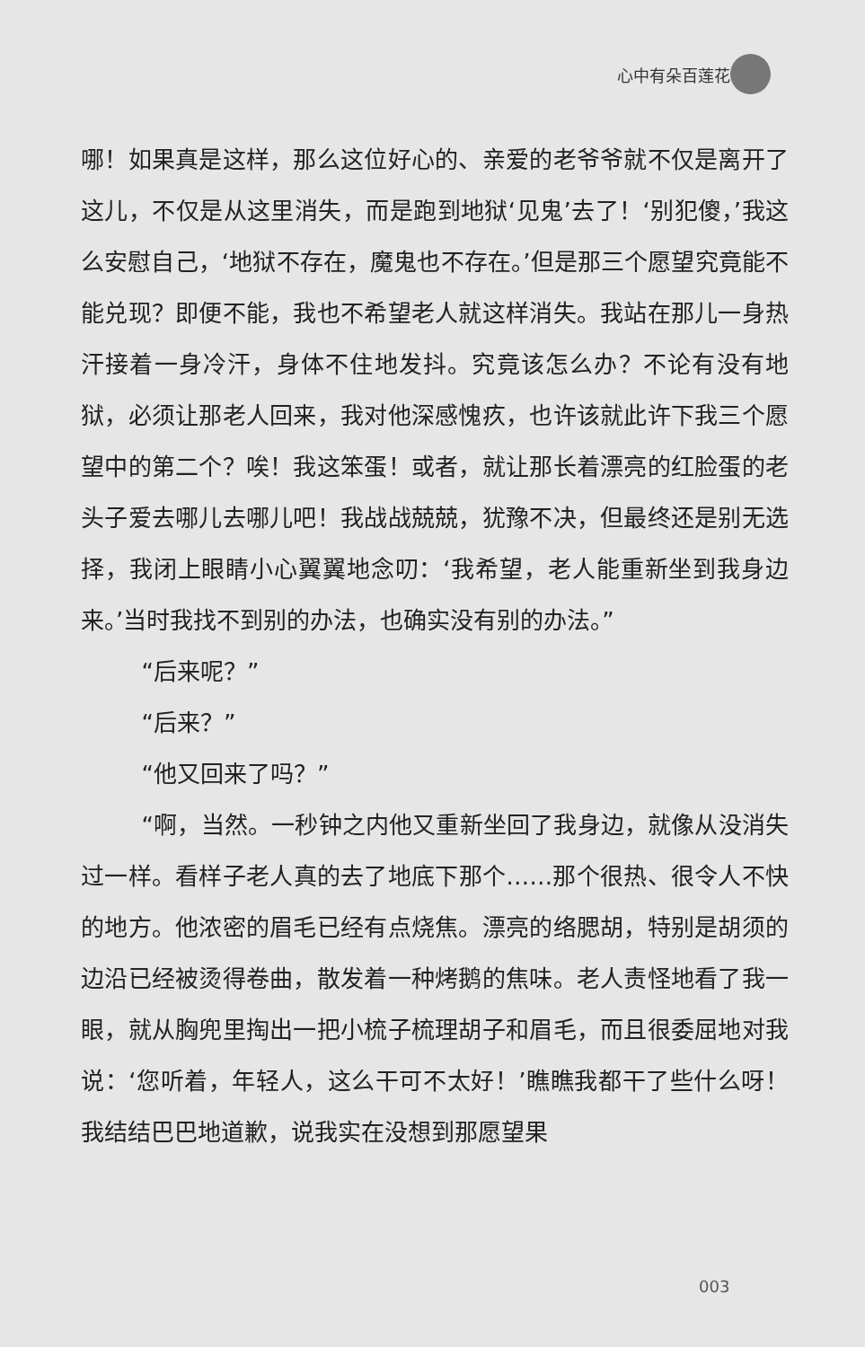心中有朵百莲花
哪！如果真是这样，那么这位好心的、亲爱的老爷爷就不仅是离开了这儿，不仅是从这里消失，而是跑到地狱‘见鬼’去了！‘别犯傻，’我这么安慰自己，‘地狱不存在，魔鬼也不存在。’但是那三个愿望究竟能不能兑现？即便不能，我也不希望老人就这样消失。我站在那儿一身热汗接着一身冷汗，身体不住地发抖。究竟该怎么办？不论有没有地狱，必须让那老人回来，我对他深感愧疚，也许该就此许下我三个愿望中的第二个？唉！我这笨蛋！或者，就让那长着漂亮的红脸蛋的老头子爱去哪儿去哪儿吧！我战战兢兢，犹豫不决，但最终还是别无选择，我闭上眼睛小心翼翼地念叨：‘我希望，老人能重新坐到我身边来。’当时我找不到别的办法，也确实没有别的办法。”
“后来呢？”
“后来？”
“他又回来了吗？”
“啊，当然。一秒钟之内他又重新坐回了我身边，就像从没消失过一样。看样子老人真的去了地底下那个……那个很热、很令人不快的地方。他浓密的眉毛已经有点烧焦。漂亮的络腮胡，特别是胡须的边沿已经被烫得卷曲，散发着一种烤鹅的焦味。老人责怪地看了我一眼，就从胸兜里掏出一把小梳子梳理胡子和眉毛，而且很委屈地对我说：‘您听着，年轻人，这么干可不太好！’瞧瞧我都干了些什么呀！我结结巴巴地道歉，说我实在没想到那愿望果
003